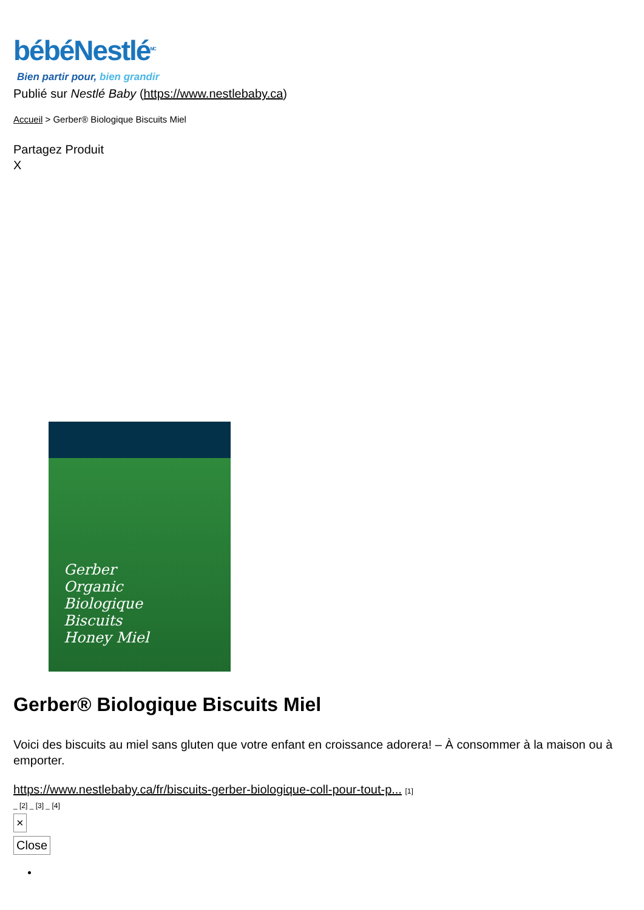bébéNestlé<sup>MC</sup>
Bien partir pour, bien grandir
Publié sur Nestlé Baby (https://www.nestlebaby.ca)
Accueil > Gerber® Biologique Biscuits Miel
Partagez Produit
X
Gerber
Organic
Biologique
Biscuits
Honey Miel
Gerber® Biologique Biscuits Miel
Voici des biscuits au miel sans gluten que votre enfant en croissance adorera! – À consommer à la maison ou à emporter.
https://www.nestlebaby.ca/fr/biscuits-gerber-biologique-coll-pour-tout-p... [1]
_ [2] _ [3] _ [4]
×
Close